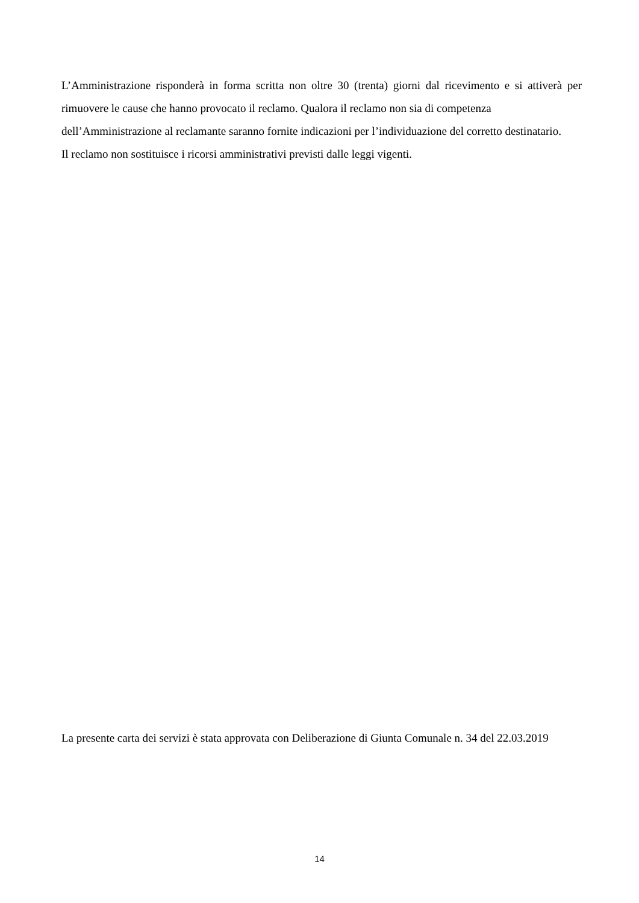L’Amministrazione risponderà in forma scritta non oltre 30 (trenta) giorni dal ricevimento e si attiverà per rimuovere le cause che hanno provocato il reclamo. Qualora il reclamo non sia di competenza
dell’Amministrazione al reclamante saranno fornite indicazioni per l’individuazione del corretto destinatario.
Il reclamo non sostituisce i ricorsi amministrativi previsti dalle leggi vigenti.
La presente carta dei servizi è stata approvata con Deliberazione di Giunta Comunale n. 34 del 22.03.2019
14